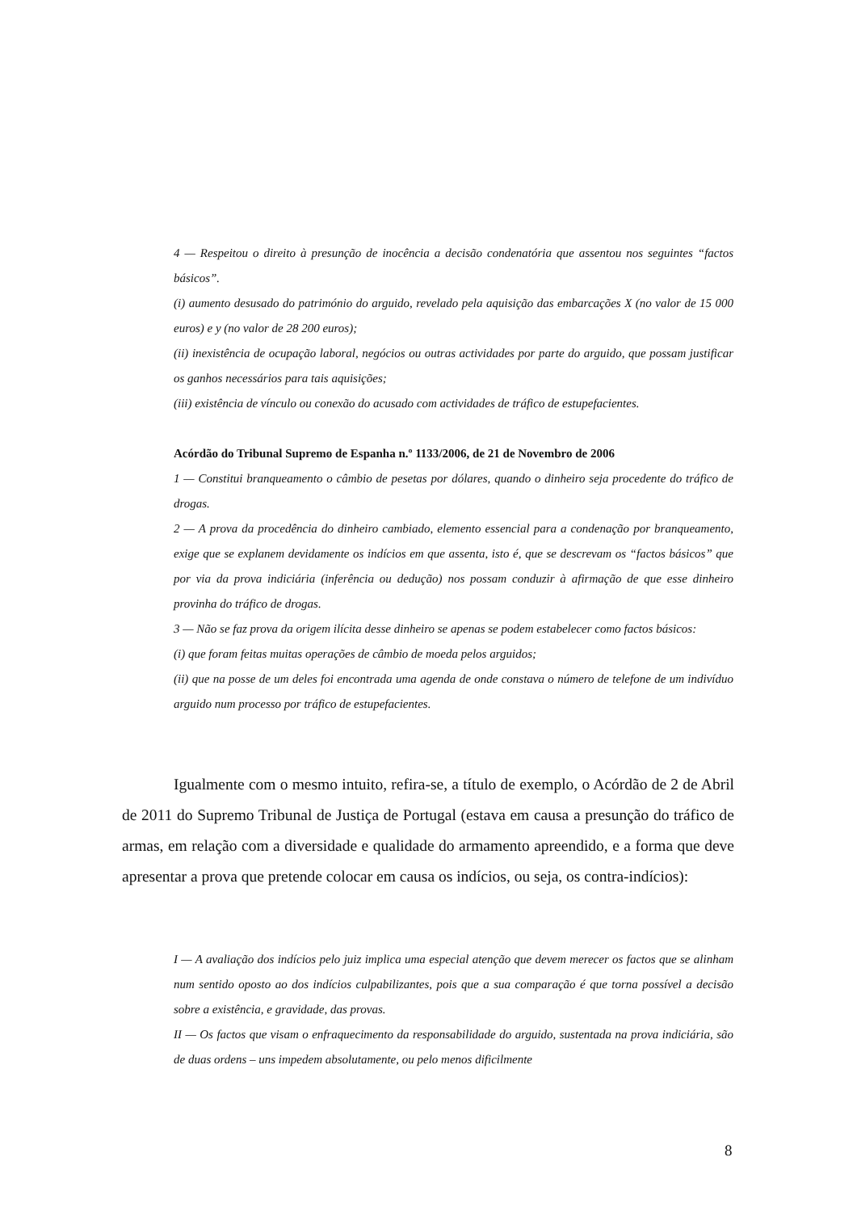4 — Respeitou o direito à presunção de inocência a decisão condenatória que assentou nos seguintes “factos básicos”.
(i) aumento desusado do património do arguido, revelado pela aquisição das embarcações X (no valor de 15 000 euros) e y (no valor de 28 200 euros);
(ii) inexistência de ocupação laboral, negócios ou outras actividades por parte do arguido, que possam justificar os ganhos necessários para tais aquisições;
(iii) existência de vínculo ou conexão do acusado com actividades de tráfico de estupefacientes.
Acórdão do Tribunal Supremo de Espanha n.º 1133/2006, de 21 de Novembro de 2006
1 — Constitui branqueamento o câmbio de pesetas por dólares, quando o dinheiro seja procedente do tráfico de drogas.
2 — A prova da procedência do dinheiro cambiado, elemento essencial para a condenação por branqueamento, exige que se explanem devidamente os indícios em que assenta, isto é, que se descrevam os “factos básicos” que por via da prova indiciária (inferência ou dedução) nos possam conduzir à afirmação de que esse dinheiro provinha do tráfico de drogas.
3 — Não se faz prova da origem ilícita desse dinheiro se apenas se podem estabelecer como factos básicos:
(i) que foram feitas muitas operações de câmbio de moeda pelos arguidos;
(ii) que na posse de um deles foi encontrada uma agenda de onde constava o número de telefone de um indivíduo arguido num processo por tráfico de estupefacientes.
Igualmente com o mesmo intuito, refira-se, a título de exemplo, o Acórdão de 2 de Abril de 2011 do Supremo Tribunal de Justiça de Portugal (estava em causa a presunção do tráfico de armas, em relação com a diversidade e qualidade do armamento apreendido, e a forma que deve apresentar a prova que pretende colocar em causa os indícios, ou seja, os contra-indícios):
I — A avaliação dos indícios pelo juiz implica uma especial atenção que devem merecer os factos que se alinham num sentido oposto ao dos indícios culpabilizantes, pois que a sua comparação é que torna possível a decisão sobre a existência, e gravidade, das provas.
II — Os factos que visam o enfraquecimento da responsabilidade do arguido, sustentada na prova indiciária, são de duas ordens – uns impedem absolutamente, ou pelo menos dificilmente
8